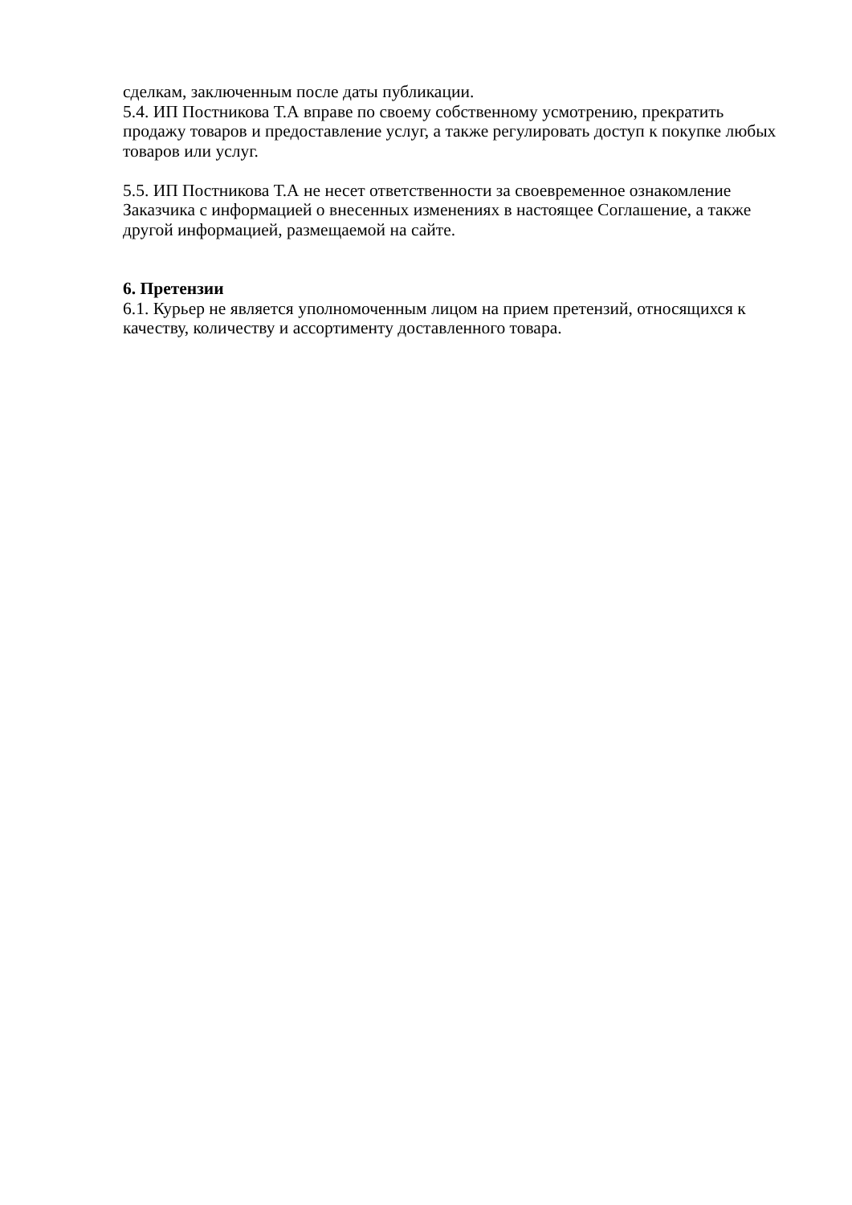сделкам, заключенным после даты публикации.
5.4. ИП Постникова Т.А вправе по своему собственному усмотрению, прекратить продажу товаров и предоставление услуг, а также регулировать доступ к покупке любых товаров или услуг.
5.5. ИП Постникова Т.А не несет ответственности за своевременное ознакомление Заказчика с информацией о внесенных изменениях в настоящее Соглашение, а также другой информацией, размещаемой на сайте.
6. Претензии
6.1. Курьер не является уполномоченным лицом на прием претензий, относящихся к качеству, количеству и ассортименту доставленного товара.